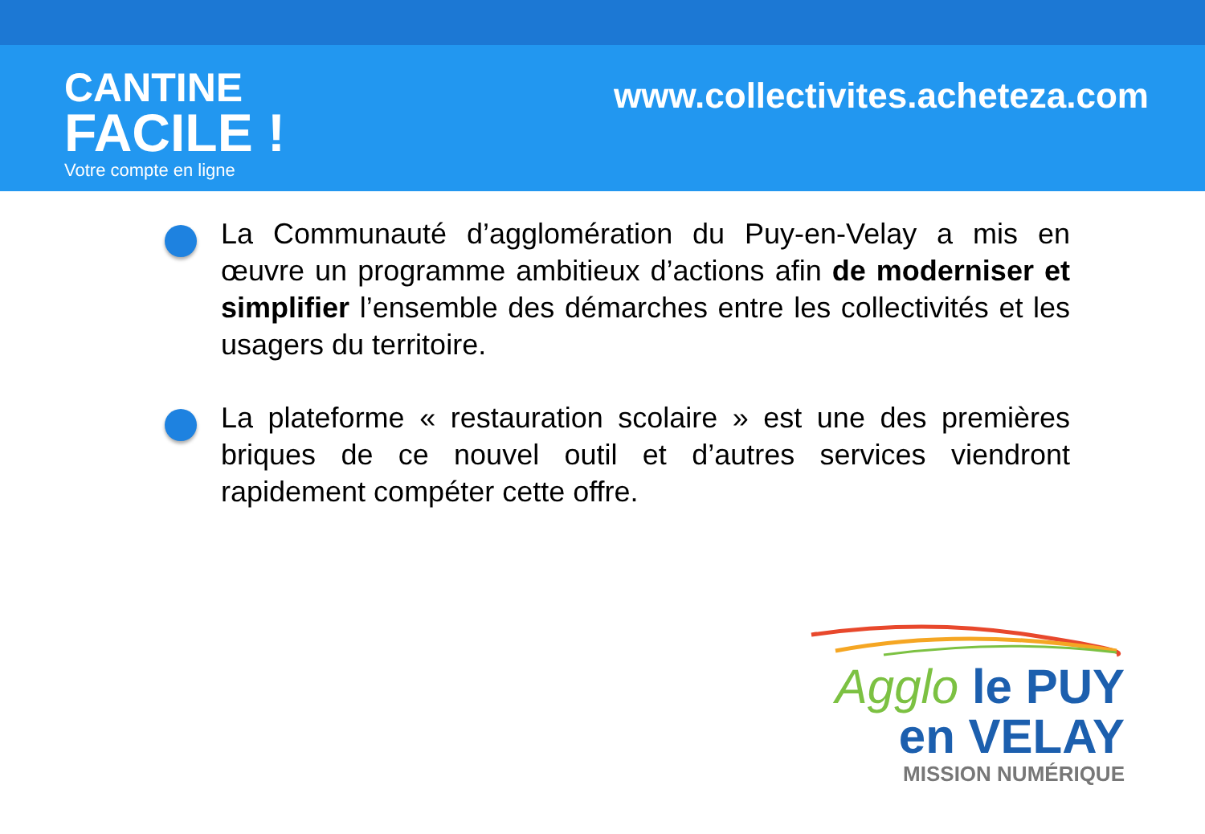CANTINE
FACILE !
Votre compte en ligne
www.collectivites.acheteza.com
La Communauté d’agglomération du Puy-en-Velay a mis en œuvre un programme ambitieux d’actions afin de moderniser et simplifier l’ensemble des démarches entre les collectivités et les usagers du territoire.
La plateforme « restauration scolaire » est une des premières briques de ce nouvel outil et d’autres services viendront rapidement compéter cette offre.
Agglo le PUY
en VELAY
MISSION NUMÉRIQUE